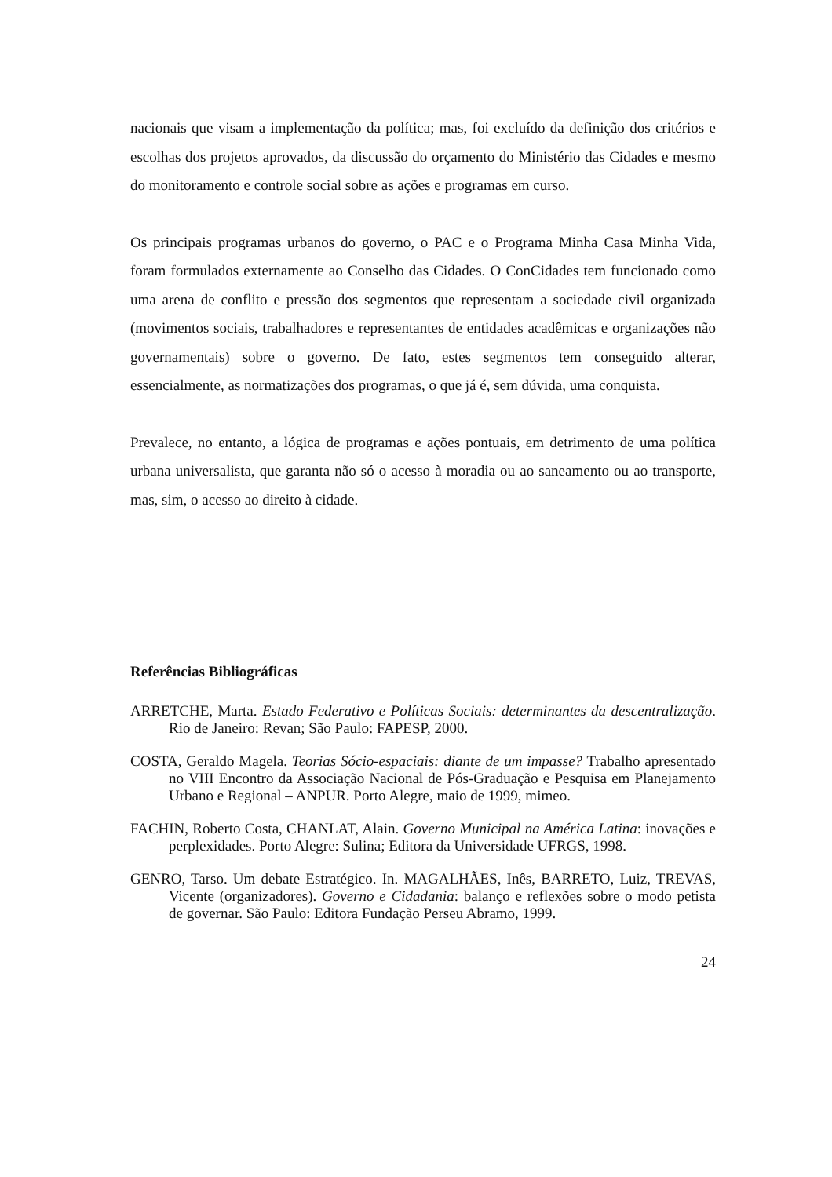nacionais que visam a implementação da política; mas, foi excluído da definição dos critérios e escolhas dos projetos aprovados, da discussão do orçamento do Ministério das Cidades e mesmo do monitoramento e controle social sobre as ações e programas em curso.
Os principais programas urbanos do governo, o PAC e o Programa Minha Casa Minha Vida, foram formulados externamente ao Conselho das Cidades. O ConCidades tem funcionado como uma arena de conflito e pressão dos segmentos que representam a sociedade civil organizada (movimentos sociais, trabalhadores e representantes de entidades acadêmicas e organizações não governamentais) sobre o governo. De fato, estes segmentos tem conseguido alterar, essencialmente, as normatizações dos programas, o que já é, sem dúvida, uma conquista.
Prevalece, no entanto, a lógica de programas e ações pontuais, em detrimento de uma política urbana universalista, que garanta não só o acesso à moradia ou ao saneamento ou ao transporte, mas, sim, o acesso ao direito à cidade.
Referências Bibliográficas
ARRETCHE, Marta. Estado Federativo e Políticas Sociais: determinantes da descentralização. Rio de Janeiro: Revan; São Paulo: FAPESP, 2000.
COSTA, Geraldo Magela. Teorias Sócio-espaciais: diante de um impasse? Trabalho apresentado no VIII Encontro da Associação Nacional de Pós-Graduação e Pesquisa em Planejamento Urbano e Regional – ANPUR. Porto Alegre, maio de 1999, mimeo.
FACHIN, Roberto Costa, CHANLAT, Alain. Governo Municipal na América Latina: inovações e perplexidades. Porto Alegre: Sulina; Editora da Universidade UFRGS, 1998.
GENRO, Tarso. Um debate Estratégico. In. MAGALHÃES, Inês, BARRETO, Luiz, TREVAS, Vicente (organizadores). Governo e Cidadania: balanço e reflexões sobre o modo petista de governar. São Paulo: Editora Fundação Perseu Abramo, 1999.
24